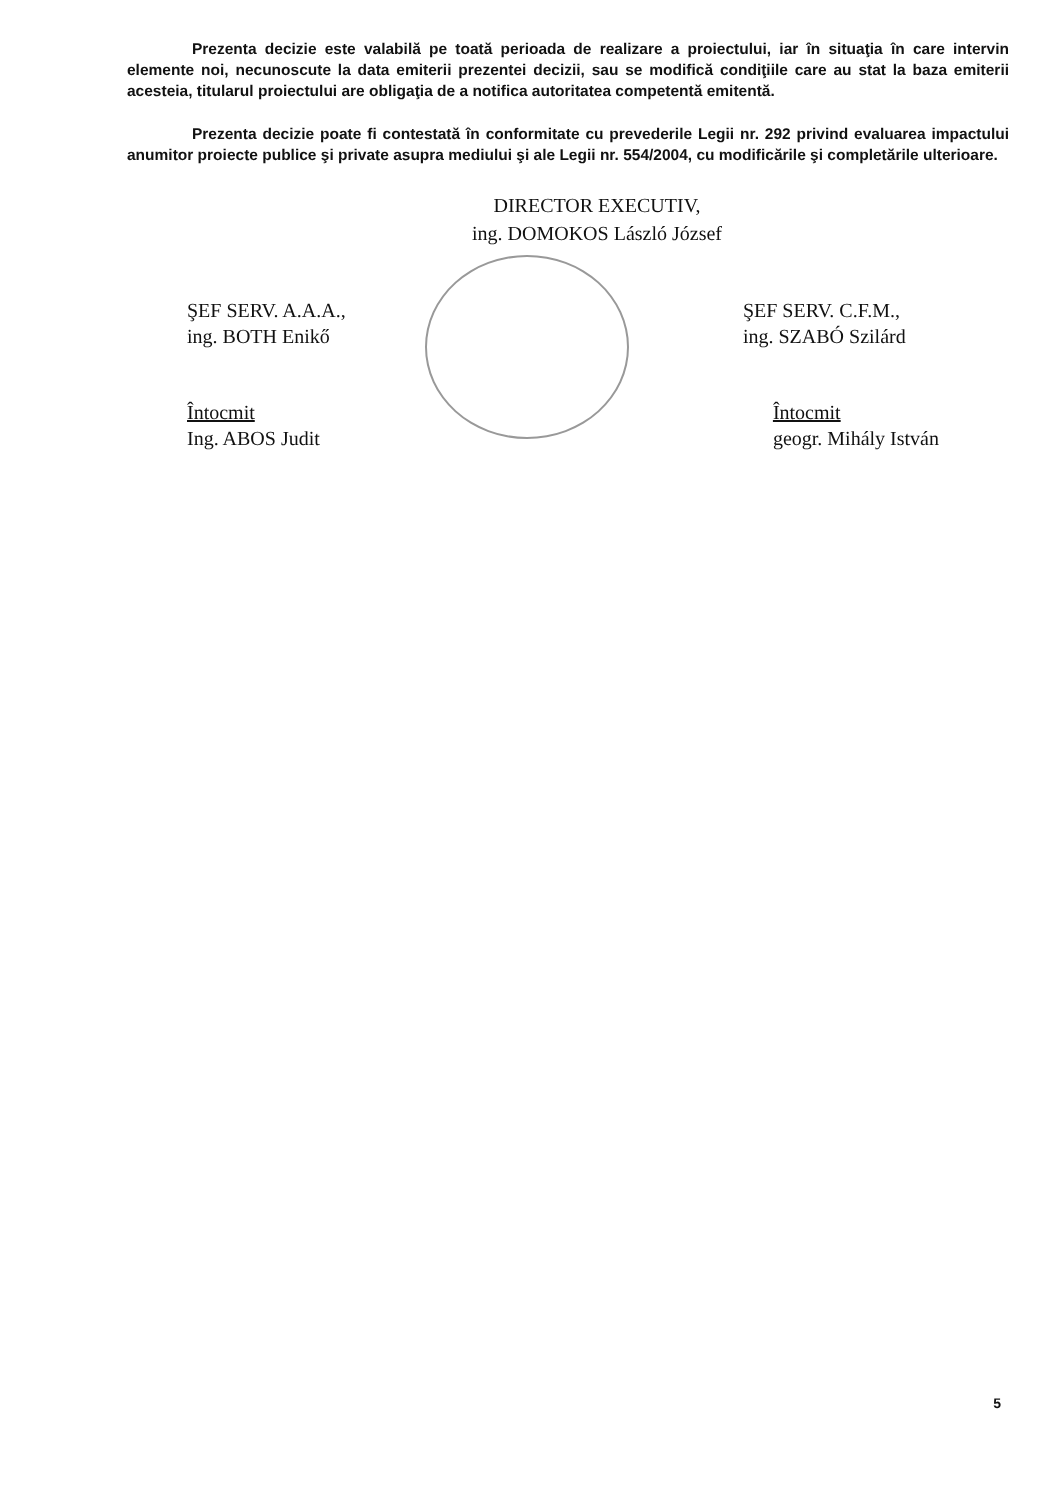Prezenta decizie este valabilă pe toată perioada de realizare a proiectului, iar în situaţia în care intervin elemente noi, necunoscute la data emiterii prezentei decizii, sau se modifică condiţiile care au stat la baza emiterii acesteia, titularul proiectului are obligaţia de a notifica autoritatea competentă emitentă.
Prezenta decizie poate fi contestată în conformitate cu prevederile Legii nr. 292 privind evaluarea impactului anumitor proiecte publice şi private asupra mediului şi ale Legii nr. 554/2004, cu modificările şi completările ulterioare.
DIRECTOR EXECUTIV,
ing. DOMOKOS László József
ŞEF SERV. A.A.A.,
ing. BOTH Enikő
Întocmit
Ing. ABOS Judit
ŞEF SERV. C.F.M.,
ing. SZABÓ Szilárd
Întocmit
geogr. Mihály István
5